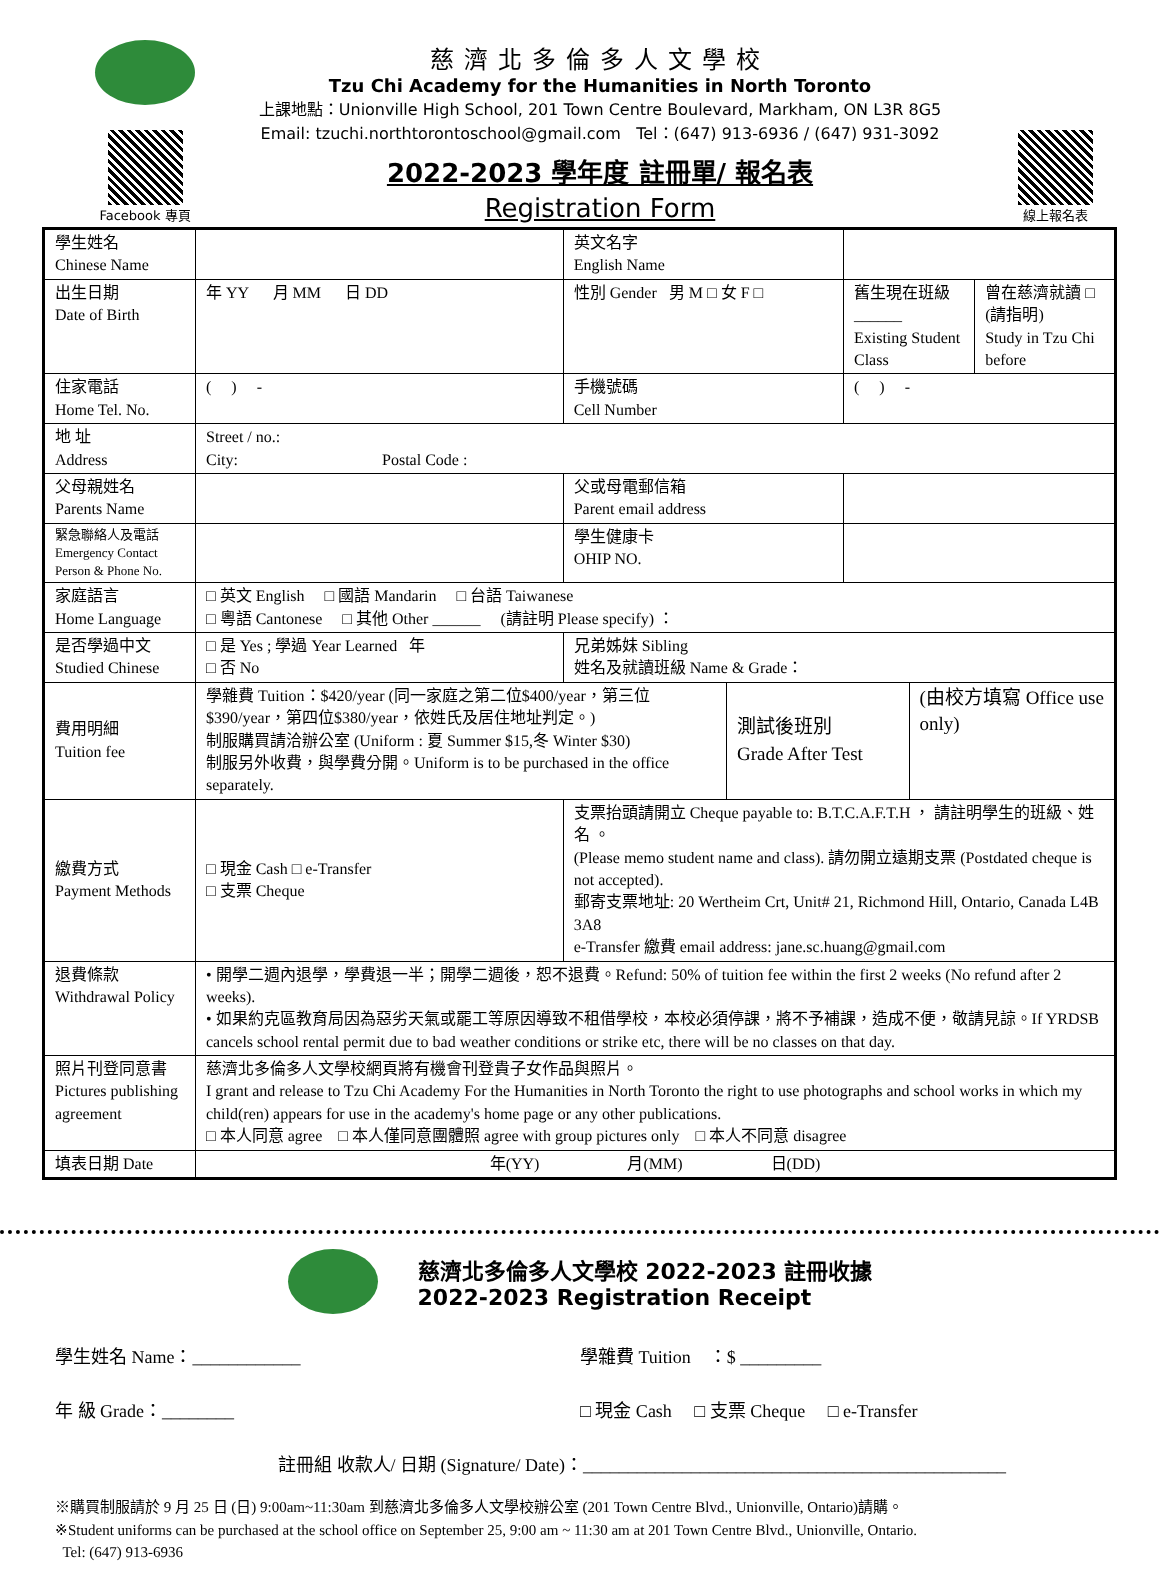Facebook 專頁
慈濟北多倫多人文學校
Tzu Chi Academy for the Humanities in North Toronto
上課地點：Unionville High School, 201 Town Centre Boulevard, Markham, ON L3R 8G5
Email: tzuchi.northtorontoschool@gmail.com Tel：(647) 913-6936 / (647) 931-3092
2022-2023 學年度 註冊單/ 報名表
Registration Form
線上報名表
| 學生姓名 Chinese Name | | | 英文名字 English Name | | | | |
| 出生日期 Date of Birth | 年 YY 月 MM 日 DD | | 性別 Gender 男 M □ 女 F □ | | 舊生現在班級______ Existing Student Class | | 曾在慈濟就讀 □ (請指明) Study in Tzu Chi before |
| 住家電話 Home Tel. No. | ( ) - | | 手機號碼 Cell Number | | ( ) - | | |
| 地 址 Address | Street / no.: City: Postal Code : | | | | | | |
| 父母親姓名 Parents Name | | | 父或母電郵信箱 Parent email address | | | | |
| 緊急聯絡人及電話 Emergency Contact Person & Phone No. | | | 學生健康卡 OHIP NO. | | | | |
| 家庭語言 Home Language | □ 英文 English □ 國語 Mandarin □ 台語 Taiwanese □ 粵語 Cantonese □ 其他 Other ______ (請註明 Please specify) ： | | | | | | |
| 是否學過中文 Studied Chinese | □ 是 Yes ; 學過 Year Learned 年 □ 否 No | | 兄弟姊妹 Sibling 姓名及就讀班級 Name & Grade： | | | | |
| 費用明細 Tuition fee | 學雜費 Tuition：$420/year (同一家庭之第二位$400/year，第三位$390/year，第四位$380/year，依姓氏及居住地址判定。) 制服購買請洽辦公室 (Uniform : 夏 Summer $15,冬 Winter $30) 制服另外收費，與學費分開。Uniform is to be purchased in the office separately. | | | 測試後班別 Grade After Test | | (由校方填寫 Office use only) | |
| 繳費方式 Payment Methods | □ 現金 Cash □ e-Transfer □ 支票 Cheque | 支票抬頭請開立 Cheque payable to: B.T.C.A.F.T.H ， 請註明學生的班級、姓名 。 (Please memo student name and class). 請勿開立遠期支票 (Postdated cheque is not accepted). 郵寄支票地址: 20 Wertheim Crt, Unit# 21, Richmond Hill, Ontario, Canada L4B 3A8 e-Transfer 繳費 email address: jane.sc.huang@gmail.com | | | | | |
| 退費條款 Withdrawal Policy | • 開學二週內退學，學費退一半；開學二週後，恕不退費。Refund: 50% of tuition fee within the first 2 weeks (No refund after 2 weeks). • 如果約克區教育局因為惡劣天氣或罷工等原因導致不租借學校，本校必須停課，將不予補課，造成不便，敬請見諒。If YRDSB cancels school rental permit due to bad weather conditions or strike etc, there will be no classes on that day. | | | | | | |
| 照片刊登同意書 Pictures publishing agreement | 慈濟北多倫多人文學校網頁將有機會刊登貴子女作品與照片。 I grant and release to Tzu Chi Academy For the Humanities in North Toronto the right to use photographs and school works in which my child(ren) appears for use in the academy's home page or any other publications. □ 本人同意 agree □ 本人僅同意團體照 agree with group pictures only □ 本人不同意 disagree | | | | | | |
| 填表日期 Date | 年(YY) 月(MM) 日(DD) | | | | | | |
慈濟北多倫多人文學校 2022-2023 註冊收據
2022-2023 Registration Receipt
學生姓名 Name：____________ 學雜費 Tuition ：$ _________
年 級 Grade：________ □ 現金 Cash □ 支票 Cheque □ e-Transfer
註冊組 收款人/ 日期 (Signature/ Date)：_______________________________________________
※購買制服請於 9 月 25 日 (日) 9:00am~11:30am 到慈濟北多倫多人文學校辦公室 (201 Town Centre Blvd., Unionville, Ontario)請購。
※Student uniforms can be purchased at the school office on September 25, 9:00 am ~ 11:30 am at 201 Town Centre Blvd., Unionville, Ontario.
Tel: (647) 913-6936